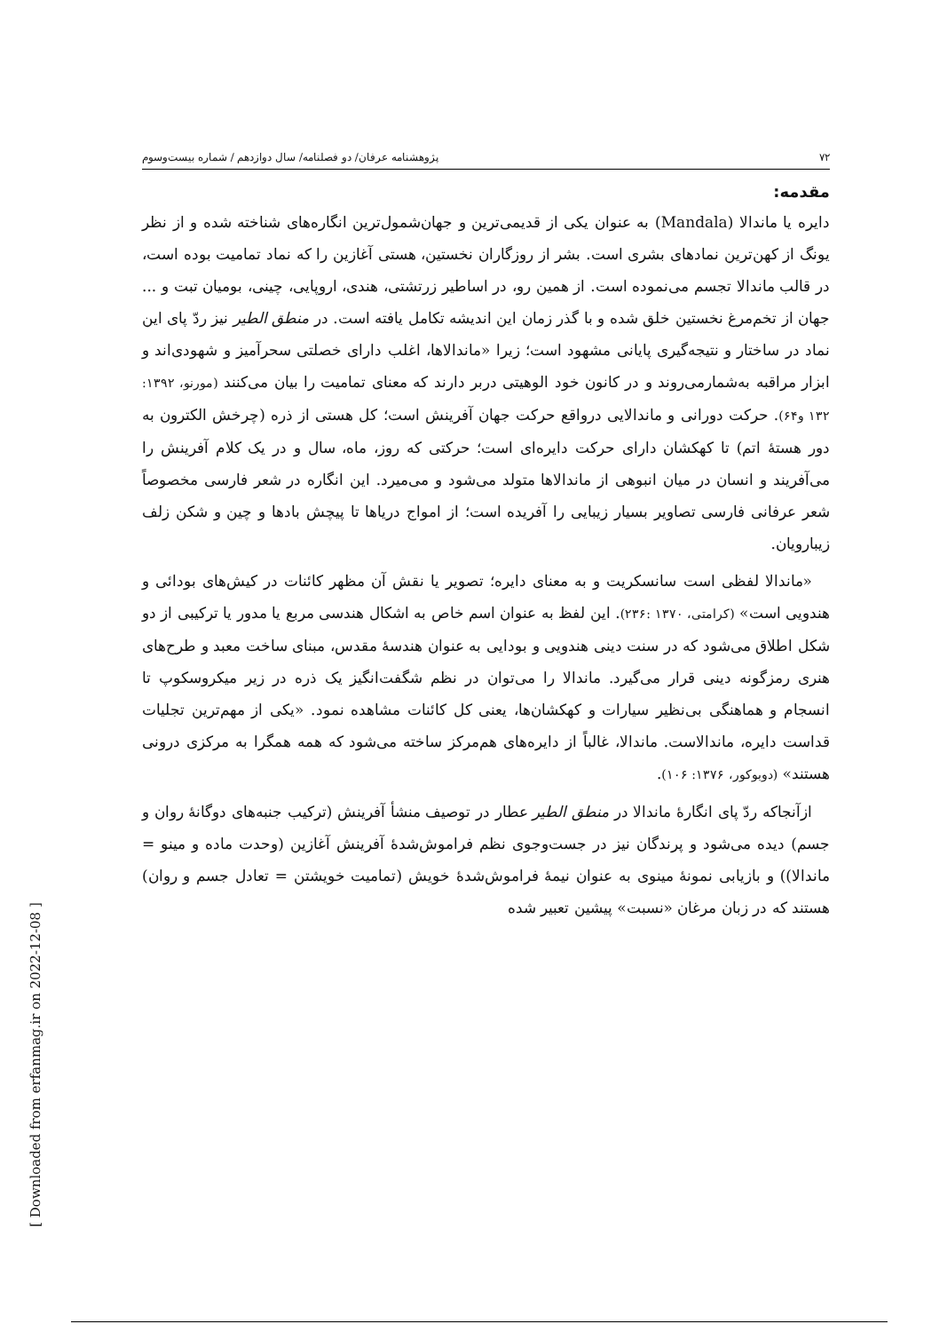۷۲ پژوهشنامه عرفان/ دو فصلنامه/ سال دوازدهم / شماره بیست‌وسوم
مقدمه:
دایره یا ماندالا (Mandala) به عنوان یکی از قدیمی‌ترین و جهان‌شمول‌ترین انگاره‌های شناخته شده و از نظر یونگ از کهن‌ترین نمادهای بشری است. بشر از روزگاران نخستین، هستی آغازین را که نماد تمامیت بوده است، در قالب ماندالا تجسم می‌نموده است. از همین رو، در اساطیر زرتشتی، هندی، اروپایی، چینی، بومیان تبت و ... جهان از تخم‌مرغ نخستین خلق شده و با گذر زمان این اندیشه تکامل یافته است. در منطق الطیر نیز ردّ پای این نماد در ساختار و نتیجه‌گیری پایانی مشهود است؛ زیرا «ماندالاها، اغلب دارای خصلتی سحرآمیز و شهودی‌اند و ابزار مراقبه به‌شمارمی‌روند و در کانون خود الوهیتی دربر دارند که معنای تمامیت را بیان می‌کنند (مورنو، ۱۳۹۲: ۱۳۲ و۶۴). حرکت دورانی و ماندالایی درواقع حرکت جهان آفرینش است؛ کل هستی از ذره (چرخش الکترون به دور هستهٔ اتم) تا کهکشان دارای حرکت دایره‌ای است؛ حرکتی که روز، ماه، سال و در یک کلام آفرینش را می‌آفریند و انسان در میان انبوهی از ماندالاها متولد می‌شود و می‌میرد. این انگاره در شعر فارسی مخصوصاً شعر عرفانی فارسی تصاویر بسیار زیبایی را آفریده است؛ از امواج دریاها تا پیچش بادها و چین و شکن زلف زیبارویان.
«ماندالا لفظی است سانسکریت و به معنای دایره؛ تصویر یا نقش آن مظهر کائنات در کیش‌های بودائی و هندویی است» (کرامتی، ۱۳۷۰ :۲۳۶). این لفظ به عنوان اسم خاص به اشکال هندسی مربع یا مدور یا ترکیبی از دو شکل اطلاق می‌شود که در سنت دینی هندویی و بودایی به عنوان هندسهٔ مقدس، مبنای ساخت معبد و طرح‌های هنری رمزگونه دینی قرار می‌گیرد. ماندالا را می‌توان در نظم شگفت‌انگیز یک ذره در زیر میکروسکوپ تا انسجام و هماهنگی بی‌نظیر سیارات و کهکشان‌ها، یعنی کل کائنات مشاهده نمود. «یکی از مهم‌ترین تجلیات قداست دایره، ماندالاست. ماندالا، غالباً از دایره‌های هم‌مرکز ساخته می‌شود که همه همگرا به مرکزی درونی هستند» (دوبوکور، ۱۳۷۶: ۱۰۶).
ازآنجاکه ردّ پای انگارهٔ ماندالا در منطق الطیر عطار در توصیف منشأ آفرینش (ترکیب جنبه‌های دوگانهٔ روان و جسم) دیده می‌شود و پرندگان نیز در جست‌وجوی نظم فراموش‌شدهٔ آفرینش آغازین (وحدت ماده و مینو = ماندالا)) و بازیابی نمونهٔ مینوی به عنوان نیمهٔ فراموش‌شدهٔ خویش (تمامیت خویشتن = تعادل جسم و روان) هستند که در زبان مرغان «نسبت» پیشین تعبیر شده
[ Downloaded from erfanmag.ir on 2022-12-08 ]